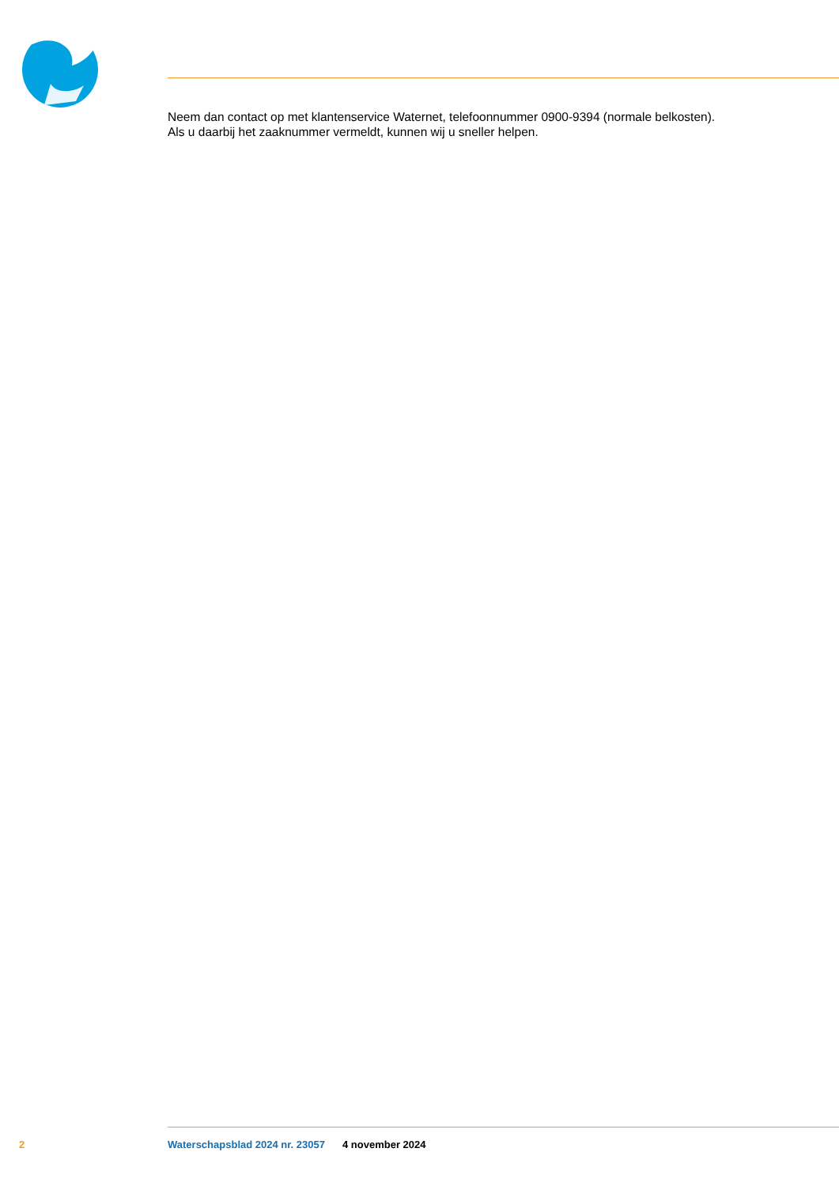Neem dan contact op met klantenservice Waternet, telefoonnummer 0900-9394 (normale belkosten).
Als u daarbij het zaaknummer vermeldt, kunnen wij u sneller helpen.
2 Waterschapsblad 2024 nr. 23057 4 november 2024